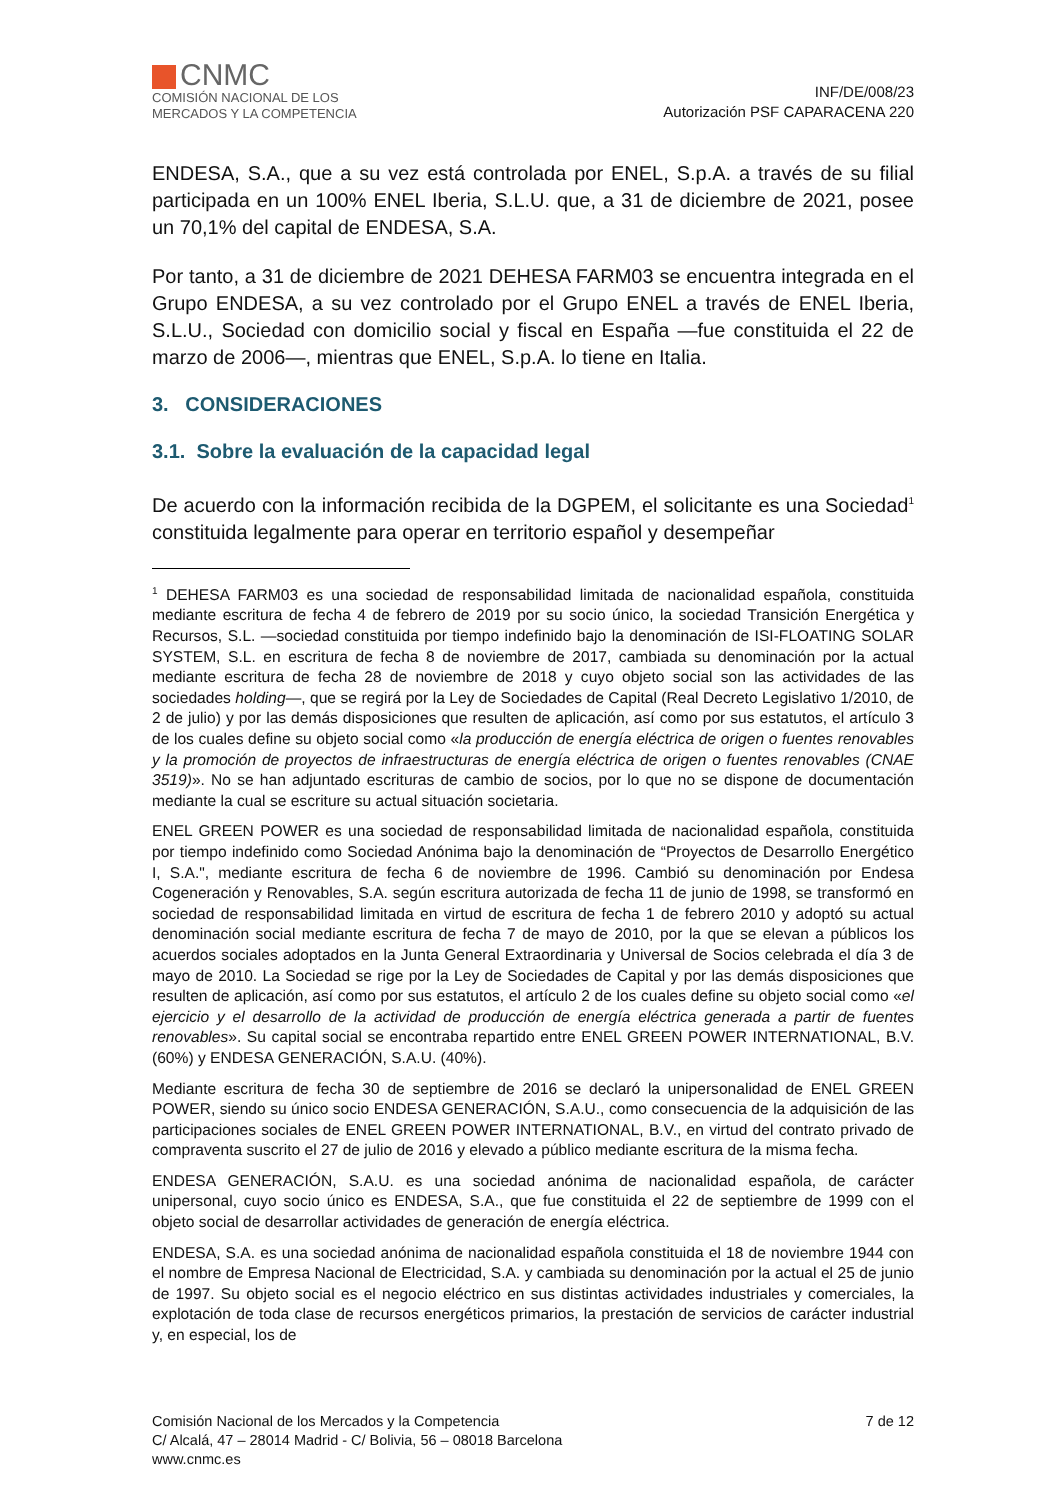CNMC
COMISIÓN NACIONAL DE LOS
MERCADOS Y LA COMPETENCIA
INF/DE/008/23
Autorización PSF CAPARACENA 220
ENDESA, S.A., que a su vez está controlada por ENEL, S.p.A. a través de su filial participada en un 100% ENEL Iberia, S.L.U. que, a 31 de diciembre de 2021, posee un 70,1% del capital de ENDESA, S.A.
Por tanto, a 31 de diciembre de 2021 DEHESA FARM03 se encuentra integrada en el Grupo ENDESA, a su vez controlado por el Grupo ENEL a través de ENEL Iberia, S.L.U., Sociedad con domicilio social y fiscal en España —fue constituida el 22 de marzo de 2006—, mientras que ENEL, S.p.A. lo tiene en Italia.
3. CONSIDERACIONES
3.1. Sobre la evaluación de la capacidad legal
De acuerdo con la información recibida de la DGPEM, el solicitante es una Sociedad<sup>1</sup> constituida legalmente para operar en territorio español y desempeñar
<sup>1</sup> DEHESA FARM03 es una sociedad de responsabilidad limitada de nacionalidad española, constituida mediante escritura de fecha 4 de febrero de 2019 por su socio único, la sociedad Transición Energética y Recursos, S.L. —sociedad constituida por tiempo indefinido bajo la denominación de ISI-FLOATING SOLAR SYSTEM, S.L. en escritura de fecha 8 de noviembre de 2017, cambiada su denominación por la actual mediante escritura de fecha 28 de noviembre de 2018 y cuyo objeto social son las actividades de las sociedades holding—, que se regirá por la Ley de Sociedades de Capital (Real Decreto Legislativo 1/2010, de 2 de julio) y por las demás disposiciones que resulten de aplicación, así como por sus estatutos, el artículo 3 de los cuales define su objeto social como «la producción de energía eléctrica de origen o fuentes renovables y la promoción de proyectos de infraestructuras de energía eléctrica de origen o fuentes renovables (CNAE 3519)». No se han adjuntado escrituras de cambio de socios, por lo que no se dispone de documentación mediante la cual se escriture su actual situación societaria.
ENEL GREEN POWER es una sociedad de responsabilidad limitada de nacionalidad española, constituida por tiempo indefinido como Sociedad Anónima bajo la denominación de “Proyectos de Desarrollo Energético I, S.A.", mediante escritura de fecha 6 de noviembre de 1996. Cambió su denominación por Endesa Cogeneración y Renovables, S.A. según escritura autorizada de fecha 11 de junio de 1998, se transformó en sociedad de responsabilidad limitada en virtud de escritura de fecha 1 de febrero 2010 y adoptó su actual denominación social mediante escritura de fecha 7 de mayo de 2010, por la que se elevan a públicos los acuerdos sociales adoptados en la Junta General Extraordinaria y Universal de Socios celebrada el día 3 de mayo de 2010. La Sociedad se rige por la Ley de Sociedades de Capital y por las demás disposiciones que resulten de aplicación, así como por sus estatutos, el artículo 2 de los cuales define su objeto social como «el ejercicio y el desarrollo de la actividad de producción de energía eléctrica generada a partir de fuentes renovables». Su capital social se encontraba repartido entre ENEL GREEN POWER INTERNATIONAL, B.V. (60%) y ENDESA GENERACIÓN, S.A.U. (40%).
Mediante escritura de fecha 30 de septiembre de 2016 se declaró la unipersonalidad de ENEL GREEN POWER, siendo su único socio ENDESA GENERACIÓN, S.A.U., como consecuencia de la adquisición de las participaciones sociales de ENEL GREEN POWER INTERNATIONAL, B.V., en virtud del contrato privado de compraventa suscrito el 27 de julio de 2016 y elevado a público mediante escritura de la misma fecha.
ENDESA GENERACIÓN, S.A.U. es una sociedad anónima de nacionalidad española, de carácter unipersonal, cuyo socio único es ENDESA, S.A., que fue constituida el 22 de septiembre de 1999 con el objeto social de desarrollar actividades de generación de energía eléctrica.
ENDESA, S.A. es una sociedad anónima de nacionalidad española constituida el 18 de noviembre 1944 con el nombre de Empresa Nacional de Electricidad, S.A. y cambiada su denominación por la actual el 25 de junio de 1997. Su objeto social es el negocio eléctrico en sus distintas actividades industriales y comerciales, la explotación de toda clase de recursos energéticos primarios, la prestación de servicios de carácter industrial y, en especial, los de
Comisión Nacional de los Mercados y la Competencia
C/ Alcalá, 47 – 28014 Madrid - C/ Bolivia, 56 – 08018 Barcelona
www.cnmc.es
7 de 12